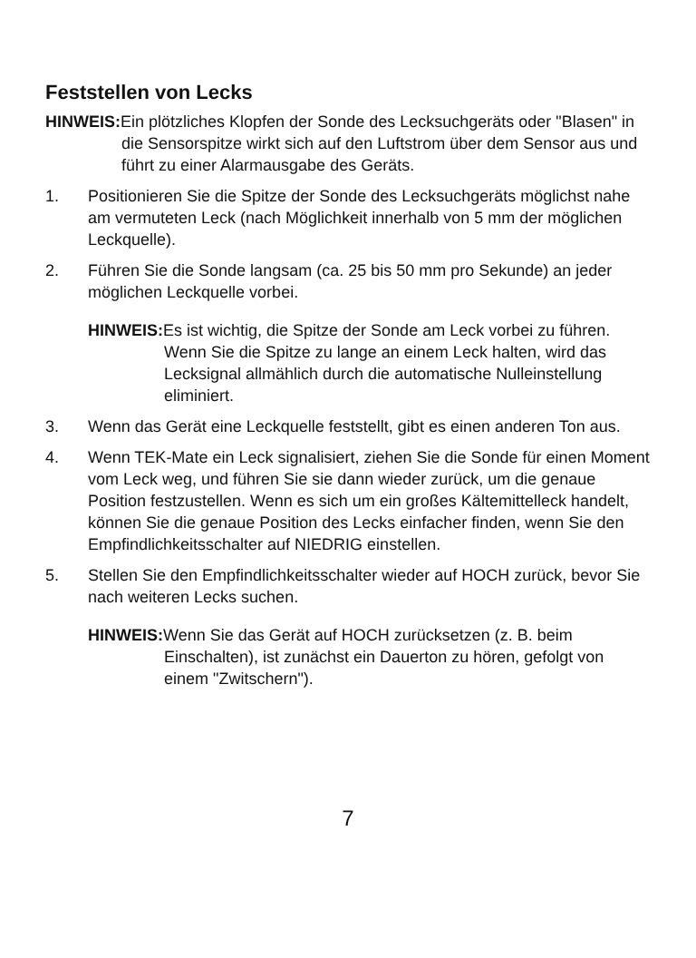Feststellen von Lecks
HINWEIS: Ein plötzliches Klopfen der Sonde des Lecksuchgeräts oder "Blasen" in die Sensorspitze wirkt sich auf den Luftstrom über dem Sensor aus und führt zu einer Alarmausgabe des Geräts.
1. Positionieren Sie die Spitze der Sonde des Lecksuchgeräts möglichst nahe am vermuteten Leck (nach Möglichkeit innerhalb von 5 mm der möglichen Leckquelle).
2. Führen Sie die Sonde langsam (ca. 25 bis 50 mm pro Sekunde) an jeder möglichen Leckquelle vorbei.
HINWEIS: Es ist wichtig, die Spitze der Sonde am Leck vorbei zu führen. Wenn Sie die Spitze zu lange an einem Leck halten, wird das Lecksignal allmählich durch die automatische Nulleinstellung eliminiert.
3. Wenn das Gerät eine Leckquelle feststellt, gibt es einen anderen Ton aus.
4. Wenn TEK-Mate ein Leck signalisiert, ziehen Sie die Sonde für einen Moment vom Leck weg, und führen Sie sie dann wieder zurück, um die genaue Position festzustellen. Wenn es sich um ein großes Kältemittelleck handelt, können Sie die genaue Position des Lecks einfacher finden, wenn Sie den Empfindlichkeitsschalter auf NIEDRIG einstellen.
5. Stellen Sie den Empfindlichkeitsschalter wieder auf HOCH zurück, bevor Sie nach weiteren Lecks suchen.
HINWEIS: Wenn Sie das Gerät auf HOCH zurücksetzen (z. B. beim Einschalten), ist zunächst ein Dauerton zu hören, gefolgt von einem "Zwitschern").
7